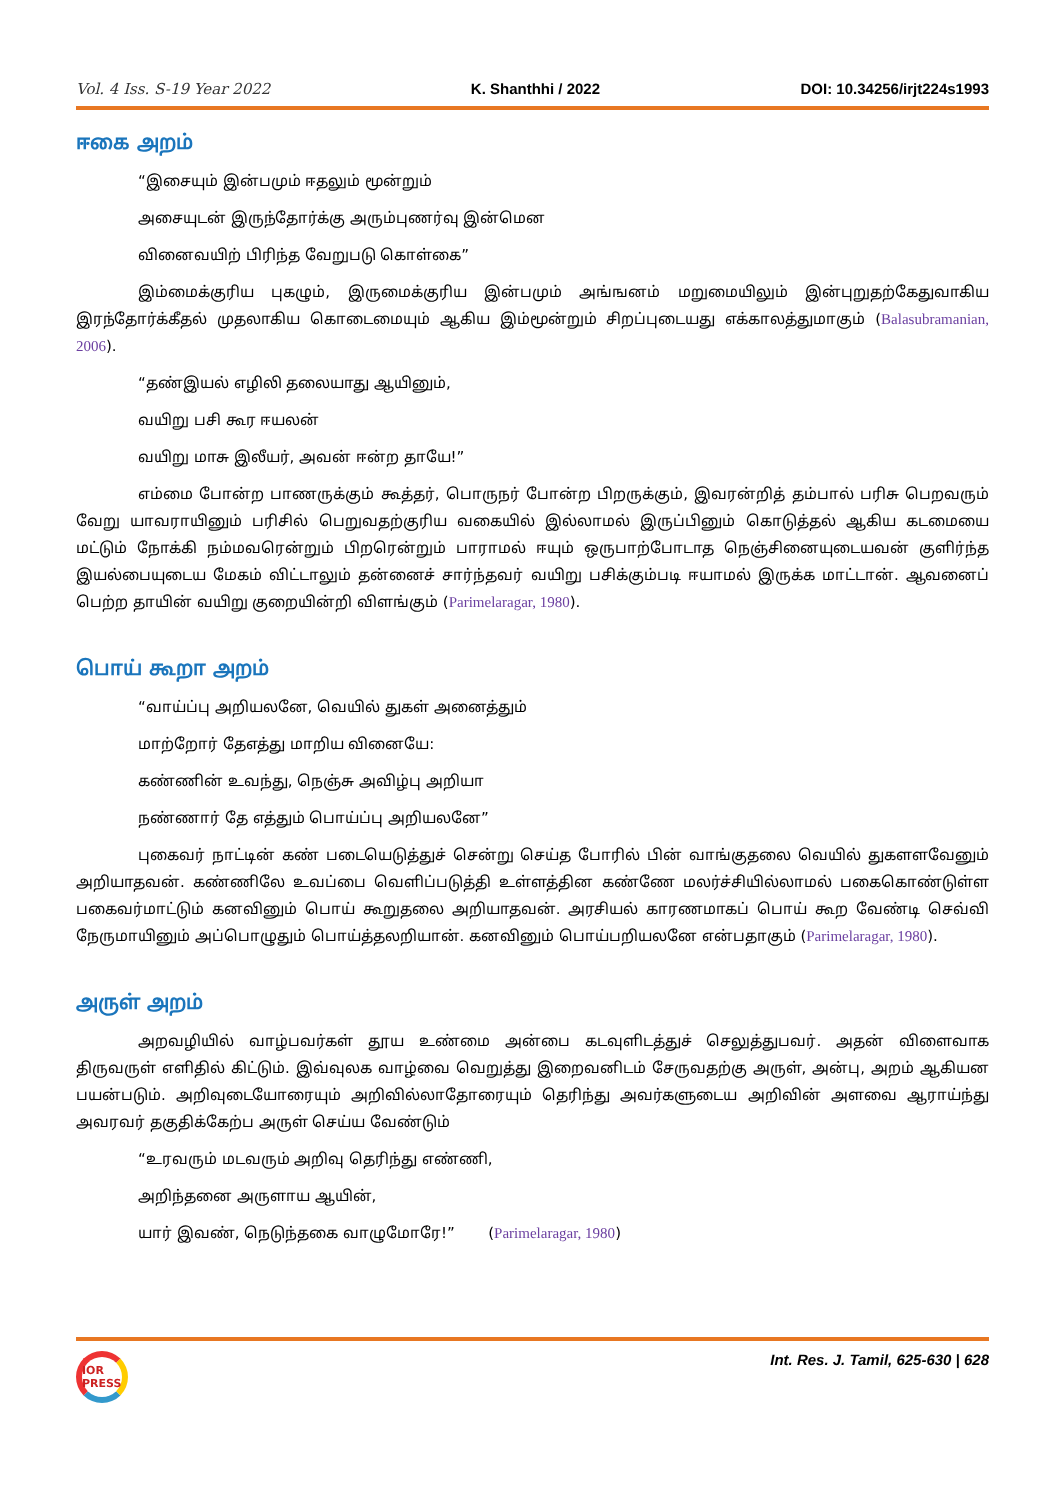Vol. 4 Iss. S-19 Year 2022 K. Shanthhi / 2022 DOI: 10.34256/irjt224s1993
ஈகை அறம்
“இசையும் இன்பமும் ஈதலும் மூன்றும்
அசையுடன் இருந்தோர்க்கு அரும்புணர்வு இன்மென
வினைவயிற் பிரிந்த வேறுபடு கொள்கை”
இம்மைக்குரிய புகழும், இருமைக்குரிய இன்பமும் அங்ஙனம் மறுமையிலும் இன்புறுதற்கேதுவாகிய இரந்தோர்க்கீதல் முதலாகிய கொடைமையும் ஆகிய இம்மூன்றும் சிறப்புடையது எக்காலத்துமாகும் (Balasubramanian, 2006).
“தண்இயல் எழிலி தலையாது ஆயினும்,
வயிறு பசி கூர ஈயலன்
வயிறு மாசு இலீயர், அவன் ஈன்ற தாயே!”
எம்மை போன்ற பாணருக்கும் கூத்தர், பொருநர் போன்ற பிறருக்கும், இவரன்றித் தம்பால் பரிசு பெறவரும் வேறு யாவராயினும் பரிசில் பெறுவதற்குரிய வகையில் இல்லாமல் இருப்பினும் கொடுத்தல் ஆகிய கடமையை மட்டும் நோக்கி நம்மவரென்றும் பிறரென்றும் பாராமல் ஈயும் ஒருபாற்போடாத நெஞ்சினையுடையவன் குளிர்ந்த இயல்பையுடைய மேகம் விட்டாலும் தன்னைச் சார்ந்தவர் வயிறு பசிக்கும்படி ஈயாமல் இருக்க மாட்டான். ஆவனைப் பெற்ற தாயின் வயிறு குறையின்றி விளங்கும் (Parimelaragar, 1980).
பொய் கூறா அறம்
“வாய்ப்பு அறியலனே, வெயில் துகள் அனைத்தும்
மாற்றோர் தேஎத்து மாறிய வினையே:
கண்ணின் உவந்து, நெஞ்சு அவிழ்பு அறியா
நண்ணார் தே எத்தும் பொய்ப்பு அறியலனே”
புகைவர் நாட்டின் கண் படையெடுத்துச் சென்று செய்த போரில் பின் வாங்குதலை வெயில் துகளளவேனும் அறியாதவன். கண்ணிலே உவப்பை வெளிப்படுத்தி உள்ளத்தின கண்ணே மலர்ச்சியில்லாமல் பகைகொண்டுள்ள பகைவர்மாட்டும் கனவினும் பொய் கூறுதலை அறியாதவன். அரசியல் காரணமாகப் பொய் கூற வேண்டி செவ்வி நேருமாயினும் அப்பொழுதும் பொய்த்தலறியான். கனவினும் பொய்பறியலனே என்பதாகும் (Parimelaragar, 1980).
அருள் அறம்
அறவழியில் வாழ்பவர்கள் தூய உண்மை அன்பை கடவுளிடத்துச் செலுத்துபவர். அதன் விளைவாக திருவருள் எளிதில் கிட்டும். இவ்வுலக வாழ்வை வெறுத்து இறைவனிடம் சேருவதற்கு அருள், அன்பு, அறம் ஆகியன பயன்படும். அறிவுடையோரையும் அறிவில்லாதோரையும் தெரிந்து அவர்களுடைய அறிவின் அளவை ஆராய்ந்து அவரவர் தகுதிக்கேற்ப அருள் செய்ய வேண்டும்
“உரவரும் மடவரும் அறிவு தெரிந்து எண்ணி,
அறிந்தனை அருளாய ஆயின்,
யார் இவண், நெடுந்தகை வாழுமோரே!” (Parimelaragar, 1980)
IOR PRESS
Int. Res. J. Tamil, 625-630 | 628